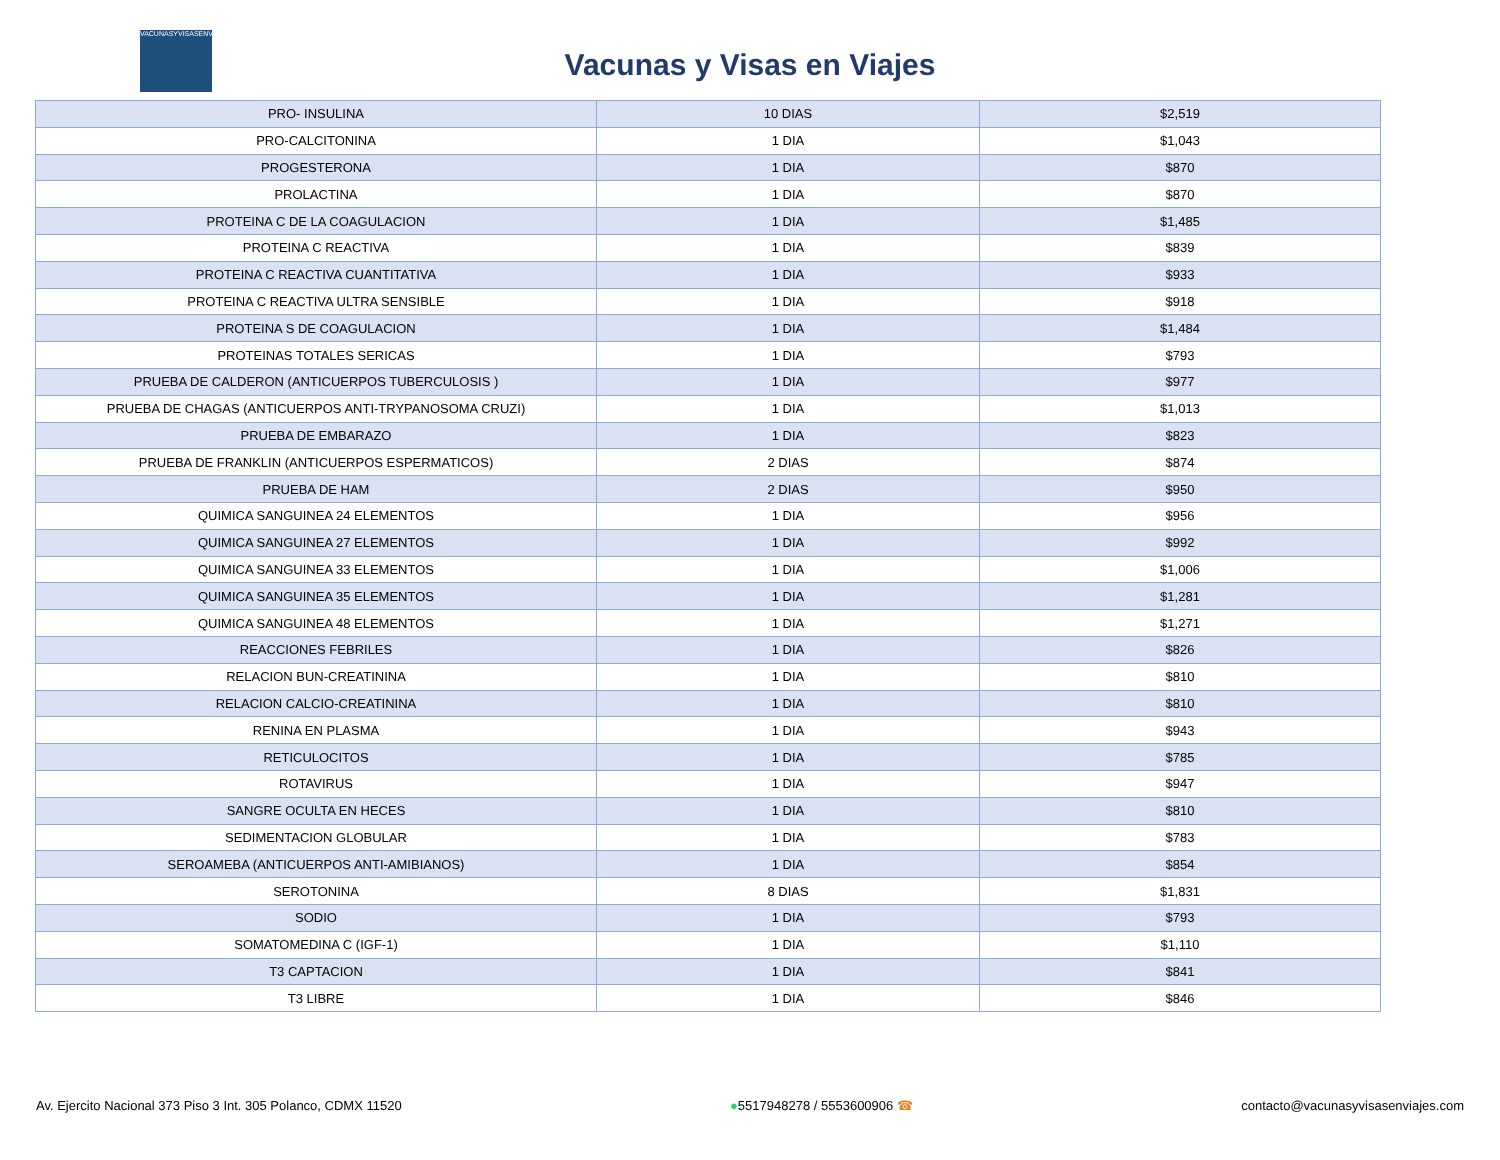VACUNASYVISASENVIAJES
Vacunas y Visas en Viajes
| PRO- INSULINA | 10 DIAS | $2,519 |
| PRO-CALCITONINA | 1 DIA | $1,043 |
| PROGESTERONA | 1 DIA | $870 |
| PROLACTINA | 1 DIA | $870 |
| PROTEINA C DE LA COAGULACION | 1 DIA | $1,485 |
| PROTEINA C REACTIVA | 1 DIA | $839 |
| PROTEINA C REACTIVA CUANTITATIVA | 1 DIA | $933 |
| PROTEINA C REACTIVA ULTRA SENSIBLE | 1 DIA | $918 |
| PROTEINA S DE COAGULACION | 1 DIA | $1,484 |
| PROTEINAS TOTALES SERICAS | 1 DIA | $793 |
| PRUEBA DE CALDERON (ANTICUERPOS TUBERCULOSIS ) | 1 DIA | $977 |
| PRUEBA DE CHAGAS (ANTICUERPOS ANTI-TRYPANOSOMA CRUZI) | 1 DIA | $1,013 |
| PRUEBA DE EMBARAZO | 1 DIA | $823 |
| PRUEBA DE FRANKLIN (ANTICUERPOS ESPERMATICOS) | 2 DIAS | $874 |
| PRUEBA DE HAM | 2 DIAS | $950 |
| QUIMICA SANGUINEA 24 ELEMENTOS | 1 DIA | $956 |
| QUIMICA SANGUINEA 27 ELEMENTOS | 1 DIA | $992 |
| QUIMICA SANGUINEA 33 ELEMENTOS | 1 DIA | $1,006 |
| QUIMICA SANGUINEA 35 ELEMENTOS | 1 DIA | $1,281 |
| QUIMICA SANGUINEA 48 ELEMENTOS | 1 DIA | $1,271 |
| REACCIONES FEBRILES | 1 DIA | $826 |
| RELACION BUN-CREATININA | 1 DIA | $810 |
| RELACION CALCIO-CREATININA | 1 DIA | $810 |
| RENINA EN PLASMA | 1 DIA | $943 |
| RETICULOCITOS | 1 DIA | $785 |
| ROTAVIRUS | 1 DIA | $947 |
| SANGRE OCULTA EN HECES | 1 DIA | $810 |
| SEDIMENTACION GLOBULAR | 1 DIA | $783 |
| SEROAMEBA (ANTICUERPOS ANTI-AMIBIANOS) | 1 DIA | $854 |
| SEROTONINA | 8 DIAS | $1,831 |
| SODIO | 1 DIA | $793 |
| SOMATOMEDINA C (IGF-1) | 1 DIA | $1,110 |
| T3 CAPTACION | 1 DIA | $841 |
| T3 LIBRE | 1 DIA | $846 |
Av. Ejercito Nacional 373 Piso 3 Int. 305 Polanco, CDMX 11520 ●5517948278 / 5553600906 ☎ contacto@vacunasyvisasenviajes.com